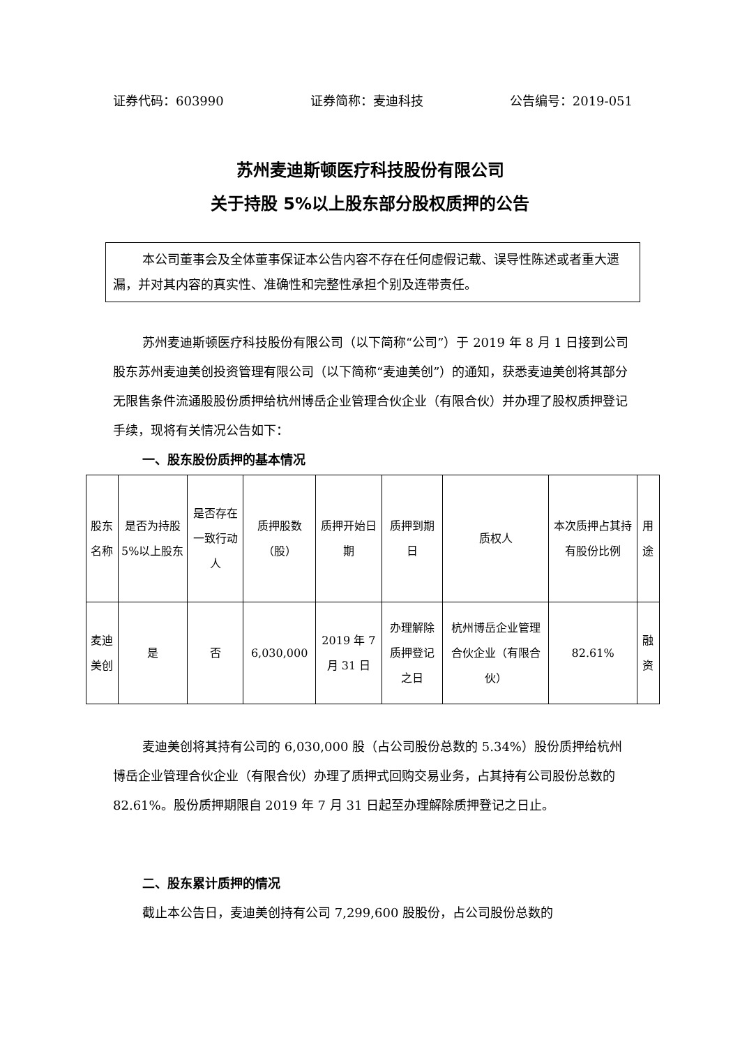证券代码：603990 证券简称：麦迪科技 公告编号：2019-051
苏州麦迪斯顿医疗科技股份有限公司
关于持股 5%以上股东部分股权质押的公告
本公司董事会及全体董事保证本公告内容不存在任何虚假记载、误导性陈述或者重大遗漏，并对其内容的真实性、准确性和完整性承担个别及连带责任。
苏州麦迪斯顿医疗科技股份有限公司（以下简称“公司”）于 2019 年 8 月 1 日接到公司股东苏州麦迪美创投资管理有限公司（以下简称“麦迪美创”）的通知，获悉麦迪美创将其部分无限售条件流通股股份质押给杭州博岳企业管理合伙企业（有限合伙）并办理了股权质押登记手续，现将有关情况公告如下：
一、股东股份质押的基本情况
| 股东名称 | 是否为持股 5%以上股东 | 是否存在一致行动人 | 质押股数（股） | 质押开始日期 | 质押到期日 | 质权人 | 本次质押占其持有股份比例 | 用途 |
| 麦迪美创 | 是 | 否 | 6,030,000 | 2019 年 7 月 31 日 | 办理解除质押登记之日 | 杭州博岳企业管理合伙企业（有限合伙） | 82.61% | 融资 |
麦迪美创将其持有公司的 6,030,000 股（占公司股份总数的 5.34%）股份质押给杭州博岳企业管理合伙企业（有限合伙）办理了质押式回购交易业务，占其持有公司股份总数的 82.61%。股份质押期限自 2019 年 7 月 31 日起至办理解除质押登记之日止。
二、股东累计质押的情况
截止本公告日，麦迪美创持有公司 7,299,600 股股份，占公司股份总数的